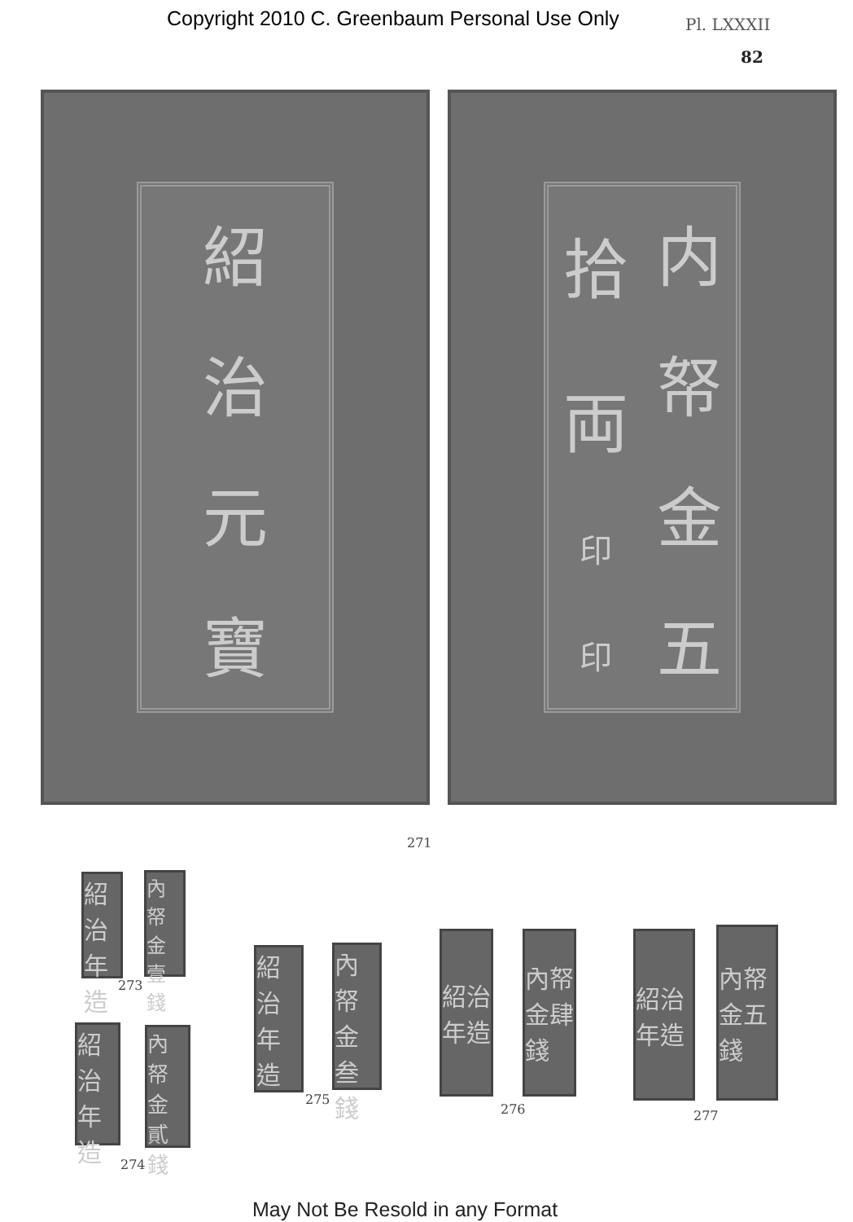Copyright 2010 C. Greenbaum Personal Use Only Pl. LXXXII
82
紹治元寶
拾両印印
内帑金五
271
紹治年造
內帑金壹錢
273
紹治年造
內帑金貳錢
274
紹治年造
內帑金叁錢
275
紹治年造
內帑金肆錢
276
紹治年造
內帑金五錢
277
May Not Be Resold in any Format